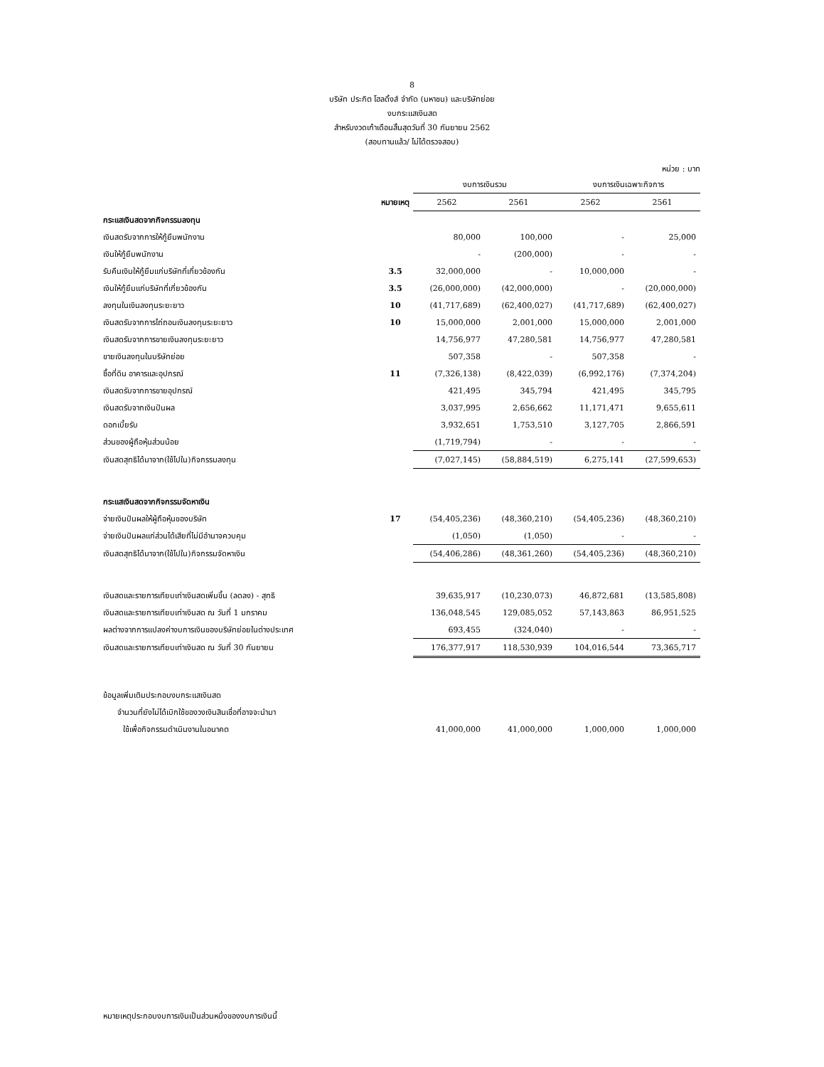8
บริษัท ประกิต โฮลดิ้งส์ จำกัด (มหาชน) และบริษัทย่อย
งบกระแสเงินสด
สำหรับงวดเก้าเดือนสิ้นสุดวันที่ 30 กันยายน 2562
(สอบทานแล้ว/ ไม่ได้ตรวจสอบ)
หน่วย : บาท
| | | งบการเงินรวม | | งบการเงินเฉพาะกิจการ | |
| --- | --- | --- | --- | --- | --- |
| | หมายเหตุ | 2562 | 2561 | 2562 | 2561 |
| กระแสเงินสดจากกิจกรรมลงทุน | | | | | |
| เงินสดรับจากการให้กู้ยืมพนักงาน | | 80,000 | 100,000 | - | 25,000 |
| เงินให้กู้ยืมพนักงาน | | - | (200,000) | - | - |
| รับคืนเงินให้กู้ยืมแก่บริษัทที่เกี่ยวข้องกัน | 3.5 | 32,000,000 | - | 10,000,000 | - |
| เงินให้กู้ยืมแก่บริษัทที่เกี่ยวข้องกัน | 3.5 | (26,000,000) | (42,000,000) | - | (20,000,000) |
| ลงทุนในเงินลงทุนระยะยาว | 10 | (41,717,689) | (62,400,027) | (41,717,689) | (62,400,027) |
| เงินสดรับจากการไถ่ถอนเงินลงทุนระยะยาว | 10 | 15,000,000 | 2,001,000 | 15,000,000 | 2,001,000 |
| เงินสดรับจากการขายเงินลงทุนระยะยาว | | 14,756,977 | 47,280,581 | 14,756,977 | 47,280,581 |
| ขายเงินลงทุนในบริษัทย่อย | | 507,358 | - | 507,358 | - |
| ซื้อที่ดิน อาคารและอุปกรณ์ | 11 | (7,326,138) | (8,422,039) | (6,992,176) | (7,374,204) |
| เงินสดรับจากการขายอุปกรณ์ | | 421,495 | 345,794 | 421,495 | 345,795 |
| เงินสดรับจากเงินปันผล | | 3,037,995 | 2,656,662 | 11,171,471 | 9,655,611 |
| ดอกเบี้ยรับ | | 3,932,651 | 1,753,510 | 3,127,705 | 2,866,591 |
| ส่วนของผู้ถือหุ้นส่วนน้อย | | (1,719,794) | - | - | - |
| เงินสดสุทธิได้มาจาก(ใช้ไปใน)กิจกรรมลงทุน | | (7,027,145) | (58,884,519) | 6,275,141 | (27,599,653) |
| กระแสเงินสดจากกิจกรรมจัดหาเงิน | | | | | |
| จ่ายเงินปันผลให้ผู้ถือหุ้นของบริษัท | 17 | (54,405,236) | (48,360,210) | (54,405,236) | (48,360,210) |
| จ่ายเงินปันผลแก่ส่วนได้เสียที่ไม่มีอำนาจควบคุม | | (1,050) | (1,050) | - | - |
| เงินสดสุทธิได้มาจาก(ใช้ไปใน)กิจกรรมจัดหาเงิน | | (54,406,286) | (48,361,260) | (54,405,236) | (48,360,210) |
| เงินสดและรายการเทียบเท่าเงินสดเพิ่มขึ้น (ลดลง) - สุทธิ | | 39,635,917 | (10,230,073) | 46,872,681 | (13,585,808) |
| เงินสดและรายการเทียบเท่าเงินสด ณ วันที่ 1 มกราคม | | 136,048,545 | 129,085,052 | 57,143,863 | 86,951,525 |
| ผลต่างจากการแปลงค่างบการเงินของบริษัทย่อยในต่างประเทศ | | 693,455 | (324,040) | - | - |
| เงินสดและรายการเทียบเท่าเงินสด ณ วันที่ 30 กันยายน | | 176,377,917 | 118,530,939 | 104,016,544 | 73,365,717 |
| ข้อมูลเพิ่มเติมประกอบงบกระแสเงินสด | | | | | |
| จำนวนที่ยังไม่ได้เบิกใช้ของวงเงินสินเชื่อที่อาจจะนำมา | | | | | |
| ใช้เพื่อกิจกรรมดำเนินงานในอนาคต | | 41,000,000 | 41,000,000 | 1,000,000 | 1,000,000 |
หมายเหตุประกอบงบการเงินเป็นส่วนหนึ่งของงบการเงินนี้